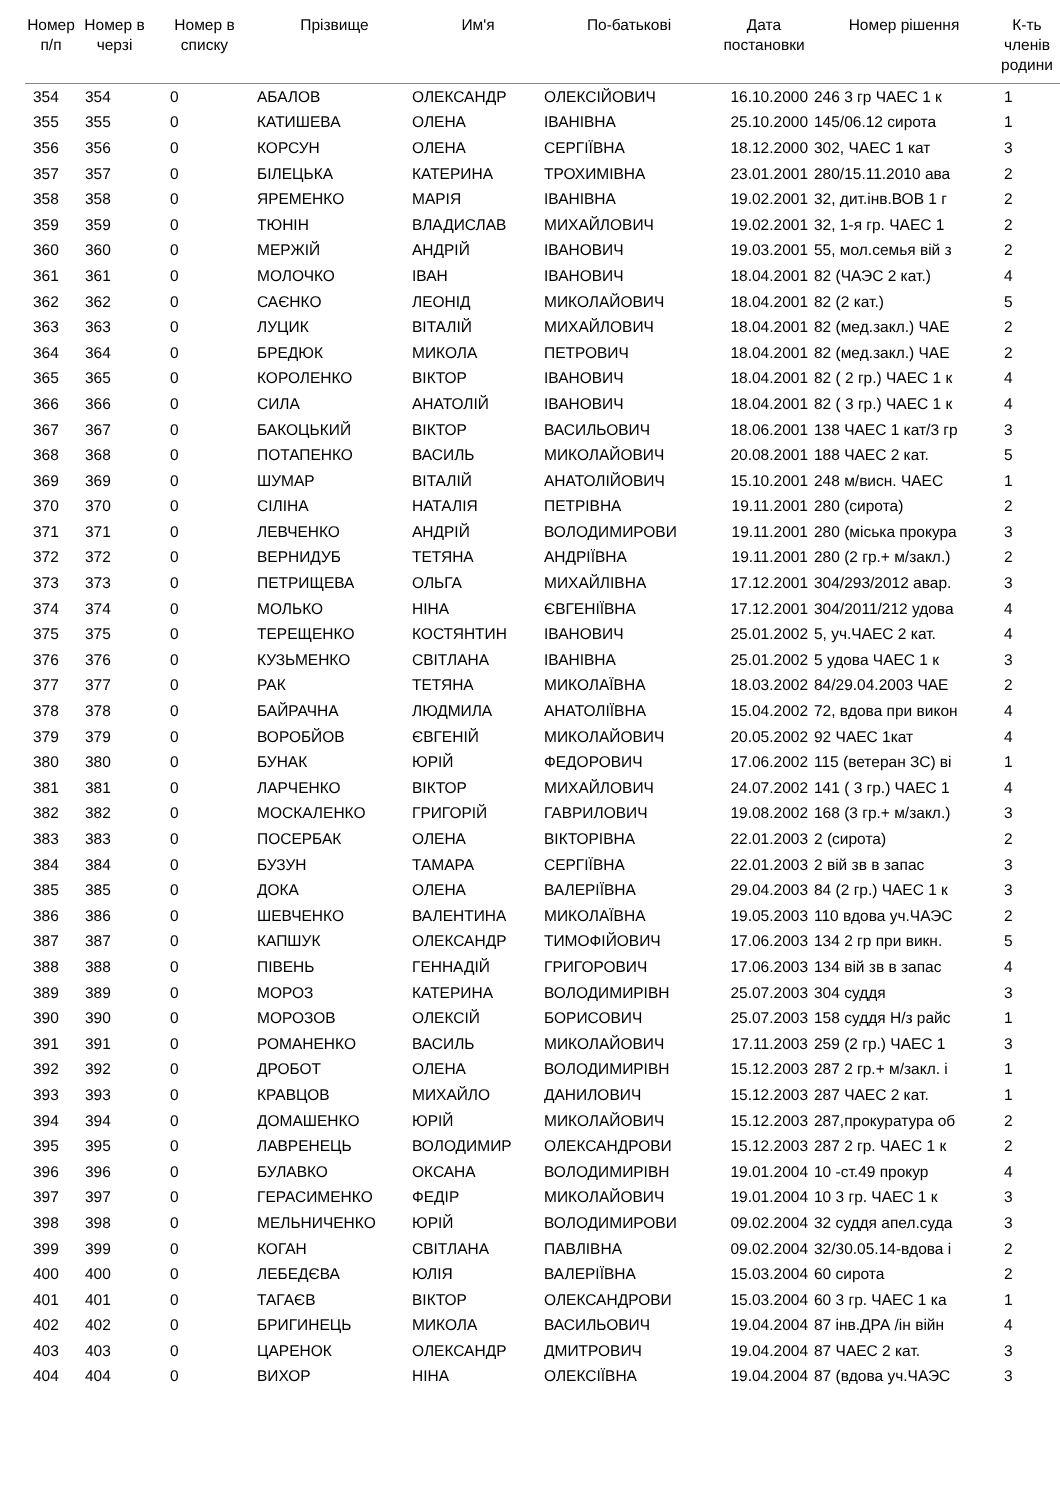| Номер п/п | Номер в черзі | Номер в списку | Прізвище | Им'я | По-батькові | Дата постановки | Номер рішення | К-ть членів родини |
| --- | --- | --- | --- | --- | --- | --- | --- | --- |
| 354 | 354 | 0 | АБАЛОВ | ОЛЕКСАНДР | ОЛЕКСІЙОВИЧ | 16.10.2000 | 246 3 гр ЧАЕС 1 к | 1 |
| 355 | 355 | 0 | КАТИШЕВА | ОЛЕНА | ІВАНІВНА | 25.10.2000 | 145/06.12 сирота | 1 |
| 356 | 356 | 0 | КОРСУН | ОЛЕНА | СЕРГІЇВНА | 18.12.2000 | 302, ЧАЕС 1 кат | 3 |
| 357 | 357 | 0 | БІЛЕЦЬКА | КАТЕРИНА | ТРОХИМІВНА | 23.01.2001 | 280/15.11.2010 ава | 2 |
| 358 | 358 | 0 | ЯРЕМЕНКО | МАРІЯ | ІВАНІВНА | 19.02.2001 | 32, дит.інв.ВОВ 1 г | 2 |
| 359 | 359 | 0 | ТЮНІН | ВЛАДИСЛАВ | МИХАЙЛОВИЧ | 19.02.2001 | 32, 1-я гр. ЧАЕС 1 | 2 |
| 360 | 360 | 0 | МЕРЖІЙ | АНДРІЙ | ІВАНОВИЧ | 19.03.2001 | 55, мол.семья вій з | 2 |
| 361 | 361 | 0 | МОЛОЧКО | ІВАН | ІВАНОВИЧ | 18.04.2001 | 82 (ЧАЭС 2 кат.) | 4 |
| 362 | 362 | 0 | САЄНКО | ЛЕОНІД | МИКОЛАЙОВИЧ | 18.04.2001 | 82 (2 кат.) | 5 |
| 363 | 363 | 0 | ЛУЦИК | ВІТАЛІЙ | МИХАЙЛОВИЧ | 18.04.2001 | 82 (мед.закл.) ЧАЕ | 2 |
| 364 | 364 | 0 | БРЕДЮК | МИКОЛА | ПЕТРОВИЧ | 18.04.2001 | 82 (мед.закл.) ЧАЕ | 2 |
| 365 | 365 | 0 | КОРОЛЕНКО | ВІКТОР | ІВАНОВИЧ | 18.04.2001 | 82 ( 2 гр.) ЧАЕС 1 к | 4 |
| 366 | 366 | 0 | СИЛА | АНАТОЛІЙ | ІВАНОВИЧ | 18.04.2001 | 82 ( 3 гр.) ЧАЕС 1 к | 4 |
| 367 | 367 | 0 | БАКОЦЬКИЙ | ВІКТОР | ВАСИЛЬОВИЧ | 18.06.2001 | 138 ЧАЕС 1 кат/3 гр | 3 |
| 368 | 368 | 0 | ПОТАПЕНКО | ВАСИЛЬ | МИКОЛАЙОВИЧ | 20.08.2001 | 188 ЧАЕС 2 кат. | 5 |
| 369 | 369 | 0 | ШУМАР | ВІТАЛІЙ | АНАТОЛІЙОВИЧ | 15.10.2001 | 248 м/висн. ЧАЕС | 1 |
| 370 | 370 | 0 | СІЛІНА | НАТАЛІЯ | ПЕТРІВНА | 19.11.2001 | 280 (сирота) | 2 |
| 371 | 371 | 0 | ЛЕВЧЕНКО | АНДРІЙ | ВОЛОДИМИРОВИ | 19.11.2001 | 280 (міська прокура | 3 |
| 372 | 372 | 0 | ВЕРНИДУБ | ТЕТЯНА | АНДРІЇВНА | 19.11.2001 | 280 (2 гр.+ м/закл.) | 2 |
| 373 | 373 | 0 | ПЕТРИЩЕВА | ОЛЬГА | МИХАЙЛІВНА | 17.12.2001 | 304/293/2012 авар. | 3 |
| 374 | 374 | 0 | МОЛЬКО | НІНА | ЄВГЕНІЇВНА | 17.12.2001 | 304/2011/212 удова | 4 |
| 375 | 375 | 0 | ТЕРЕЩЕНКО | КОСТЯНТИН | ІВАНОВИЧ | 25.01.2002 | 5, уч.ЧАЕС 2 кат. | 4 |
| 376 | 376 | 0 | КУЗЬМЕНКО | СВІТЛАНА | ІВАНІВНА | 25.01.2002 | 5 удова ЧАЕС 1 к | 3 |
| 377 | 377 | 0 | РАК | ТЕТЯНА | МИКОЛАЇВНА | 18.03.2002 | 84/29.04.2003 ЧАЕ | 2 |
| 378 | 378 | 0 | БАЙРАЧНА | ЛЮДМИЛА | АНАТОЛІЇВНА | 15.04.2002 | 72, вдова при викон | 4 |
| 379 | 379 | 0 | ВОРОБЙОВ | ЄВГЕНІЙ | МИКОЛАЙОВИЧ | 20.05.2002 | 92 ЧАЕС 1кат | 4 |
| 380 | 380 | 0 | БУНАК | ЮРІЙ | ФЕДОРОВИЧ | 17.06.2002 | 115 (ветеран ЗС) ві | 1 |
| 381 | 381 | 0 | ЛАРЧЕНКО | ВІКТОР | МИХАЙЛОВИЧ | 24.07.2002 | 141 ( 3 гр.) ЧАЕС 1 | 4 |
| 382 | 382 | 0 | МОСКАЛЕНКО | ГРИГОРІЙ | ГАВРИЛОВИЧ | 19.08.2002 | 168 (3 гр.+ м/закл.) | 3 |
| 383 | 383 | 0 | ПОСЕРБАК | ОЛЕНА | ВІКТОРІВНА | 22.01.2003 | 2 (сирота) | 2 |
| 384 | 384 | 0 | БУЗУН | ТАМАРА | СЕРГІЇВНА | 22.01.2003 | 2 вій зв в запас | 3 |
| 385 | 385 | 0 | ДОКА | ОЛЕНА | ВАЛЕРІЇВНА | 29.04.2003 | 84 (2 гр.) ЧАЕС 1 к | 3 |
| 386 | 386 | 0 | ШЕВЧЕНКО | ВАЛЕНТИНА | МИКОЛАЇВНА | 19.05.2003 | 110 вдова уч.ЧАЭС | 2 |
| 387 | 387 | 0 | КАПШУК | ОЛЕКСАНДР | ТИМОФІЙОВИЧ | 17.06.2003 | 134 2 гр при викн. | 5 |
| 388 | 388 | 0 | ПІВЕНЬ | ГЕННАДІЙ | ГРИГОРОВИЧ | 17.06.2003 | 134 вій зв в запас | 4 |
| 389 | 389 | 0 | МОРОЗ | КАТЕРИНА | ВОЛОДИМИРІВН | 25.07.2003 | 304 суддя | 3 |
| 390 | 390 | 0 | МОРОЗОВ | ОЛЕКСІЙ | БОРИСОВИЧ | 25.07.2003 | 158 суддя Н/з райс | 1 |
| 391 | 391 | 0 | РОМАНЕНКО | ВАСИЛЬ | МИКОЛАЙОВИЧ | 17.11.2003 | 259 (2 гр.) ЧАЕС 1 | 3 |
| 392 | 392 | 0 | ДРОБОТ | ОЛЕНА | ВОЛОДИМИРІВН | 15.12.2003 | 287 2 гр.+ м/закл. і | 1 |
| 393 | 393 | 0 | КРАВЦОВ | МИХАЙЛО | ДАНИЛОВИЧ | 15.12.2003 | 287 ЧАЕС 2 кат. | 1 |
| 394 | 394 | 0 | ДОМАШЕНКО | ЮРІЙ | МИКОЛАЙОВИЧ | 15.12.2003 | 287,прокуратура об | 2 |
| 395 | 395 | 0 | ЛАВРЕНЕЦЬ | ВОЛОДИМИР | ОЛЕКСАНДРОВИ | 15.12.2003 | 287 2 гр. ЧАЕС 1 к | 2 |
| 396 | 396 | 0 | БУЛАВКО | ОКСАНА | ВОЛОДИМИРІВН | 19.01.2004 | 10 -ст.49 прокур | 4 |
| 397 | 397 | 0 | ГЕРАСИМЕНКО | ФЕДІР | МИКОЛАЙОВИЧ | 19.01.2004 | 10 3 гр. ЧАЕС 1 к | 3 |
| 398 | 398 | 0 | МЕЛЬНИЧЕНКО | ЮРІЙ | ВОЛОДИМИРОВИ | 09.02.2004 | 32 суддя апел.суда | 3 |
| 399 | 399 | 0 | КОГАН | СВІТЛАНА | ПАВЛІВНА | 09.02.2004 | 32/30.05.14-вдова і | 2 |
| 400 | 400 | 0 | ЛЕБЕДЄВА | ЮЛІЯ | ВАЛЕРІЇВНА | 15.03.2004 | 60 сирота | 2 |
| 401 | 401 | 0 | ТАГАЄВ | ВІКТОР | ОЛЕКСАНДРОВИ | 15.03.2004 | 60 3 гр. ЧАЕС 1 ка | 1 |
| 402 | 402 | 0 | БРИГИНЕЦЬ | МИКОЛА | ВАСИЛЬОВИЧ | 19.04.2004 | 87 інв.ДРА /ін війн | 4 |
| 403 | 403 | 0 | ЦАРЕНОК | ОЛЕКСАНДР | ДМИТРОВИЧ | 19.04.2004 | 87 ЧАЕС 2 кат. | 3 |
| 404 | 404 | 0 | ВИХОР | НІНА | ОЛЕКСІЇВНА | 19.04.2004 | 87 (вдова уч.ЧАЭС | 3 |